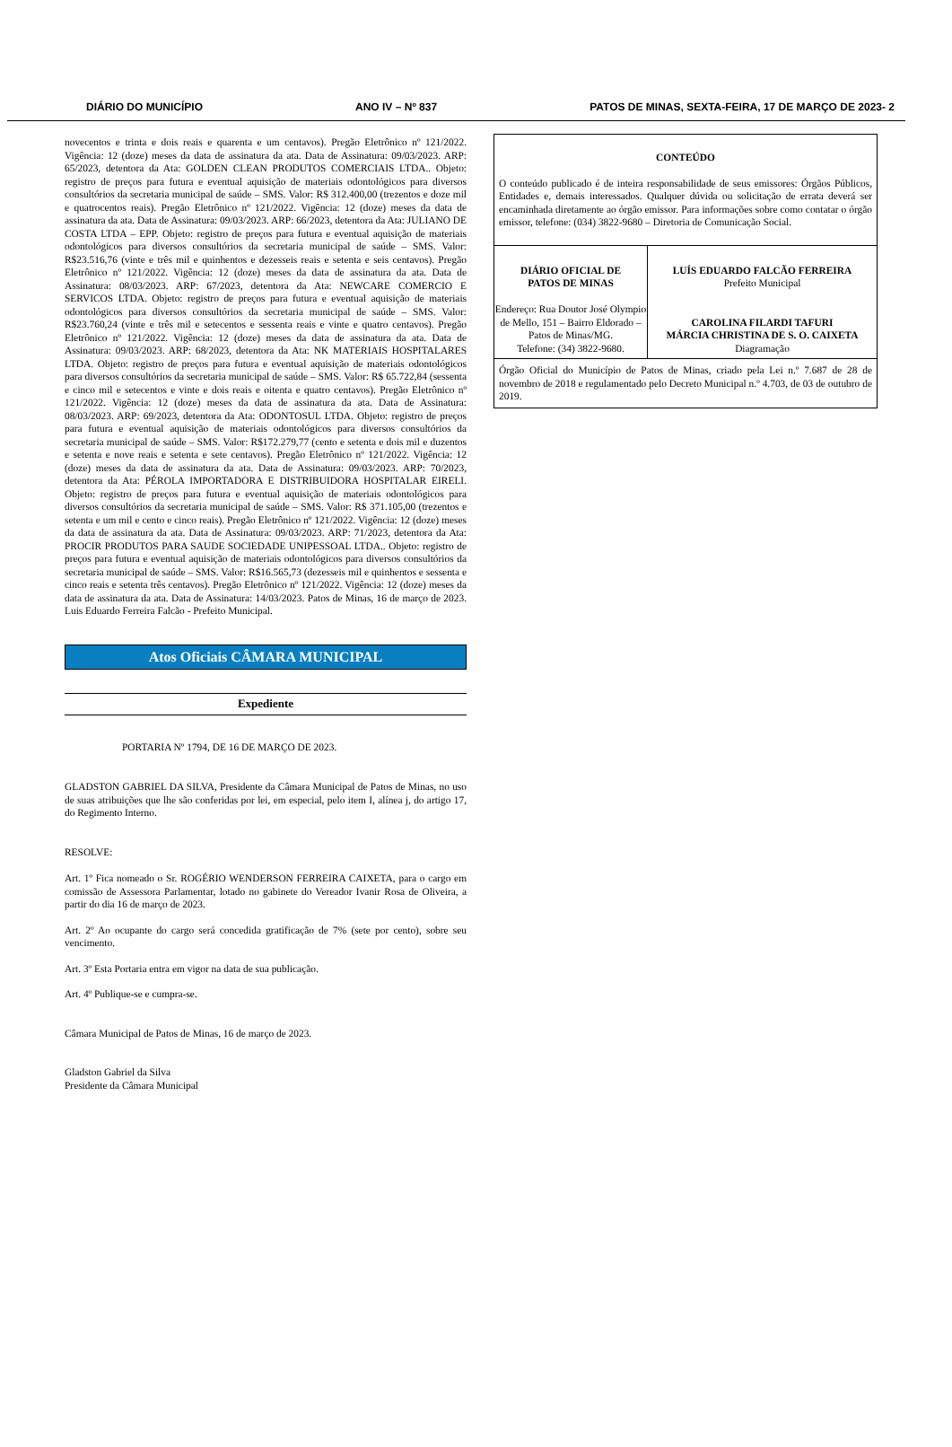DIÁRIO DO MUNICÍPIO ANO IV – Nº 837 PATOS DE MINAS, SEXTA-FEIRA, 17 DE MARÇO DE 2023- 2
novecentos e trinta e dois reais e quarenta e um centavos). Pregão Eletrônico nº 121/2022. Vigência: 12 (doze) meses da data de assinatura da ata. Data de Assinatura: 09/03/2023. ARP: 65/2023, detentora da Ata: GOLDEN CLEAN PRODUTOS COMERCIAIS LTDA.. Objeto: registro de preços para futura e eventual aquisição de materiais odontológicos para diversos consultórios da secretaria municipal de saúde – SMS. Valor: R$ 312.400,00 (trezentos e doze mil e quatrocentos reais). Pregão Eletrônico nº 121/2022. Vigência: 12 (doze) meses da data de assinatura da ata. Data de Assinatura: 09/03/2023. ARP: 66/2023, detentora da Ata: JULIANO DE COSTA LTDA – EPP. Objeto: registro de preços para futura e eventual aquisição de materiais odontológicos para diversos consultórios da secretaria municipal de saúde – SMS. Valor: R$23.516,76 (vinte e três mil e quinhentos e dezesseis reais e setenta e seis centavos). Pregão Eletrônico nº 121/2022. Vigência: 12 (doze) meses da data de assinatura da ata. Data de Assinatura: 08/03/2023. ARP: 67/2023, detentora da Ata: NEWCARE COMERCIO E SERVICOS LTDA. Objeto: registro de preços para futura e eventual aquisição de materiais odontológicos para diversos consultórios da secretaria municipal de saúde – SMS. Valor: R$23.760,24 (vinte e três mil e setecentos e sessenta reais e vinte e quatro centavos). Pregão Eletrônico nº 121/2022. Vigência: 12 (doze) meses da data de assinatura da ata. Data de Assinatura: 09/03/2023. ARP: 68/2023, detentora da Ata: NK MATERIAIS HOSPITALARES LTDA. Objeto: registro de preços para futura e eventual aquisição de materiais odontológicos para diversos consultórios da secretaria municipal de saúde – SMS. Valor: R$ 65.722,84 (sessenta e cinco mil e setecentos e vinte e dois reais e oitenta e quatro centavos). Pregão Eletrônico nº 121/2022. Vigência: 12 (doze) meses da data de assinatura da ata. Data de Assinatura: 08/03/2023. ARP: 69/2023, detentora da Ata: ODONTOSUL LTDA. Objeto: registro de preços para futura e eventual aquisição de materiais odontológicos para diversos consultórios da secretaria municipal de saúde – SMS. Valor: R$172.279,77 (cento e setenta e dois mil e duzentos e setenta e nove reais e setenta e sete centavos). Pregão Eletrônico nº 121/2022. Vigência: 12 (doze) meses da data de assinatura da ata. Data de Assinatura: 09/03/2023. ARP: 70/2023, detentora da Ata: PÉROLA IMPORTADORA E DISTRIBUIDORA HOSPITALAR EIRELI. Objeto: registro de preços para futura e eventual aquisição de materiais odontológicos para diversos consultórios da secretaria municipal de saúde – SMS. Valor: R$ 371.105,00 (trezentos e setenta e um mil e cento e cinco reais). Pregão Eletrônico nº 121/2022. Vigência: 12 (doze) meses da data de assinatura da ata. Data de Assinatura: 09/03/2023. ARP: 71/2023, detentora da Ata: PROCIR PRODUTOS PARA SAUDE SOCIEDADE UNIPESSOAL LTDA.. Objeto: registro de preços para futura e eventual aquisição de materiais odontológicos para diversos consultórios da secretaria municipal de saúde – SMS. Valor: R$16.565,73 (dezesseis mil e quinhentos e sessenta e cinco reais e setenta três centavos). Pregão Eletrônico nº 121/2022. Vigência: 12 (doze) meses da data de assinatura da ata. Data de Assinatura: 14/03/2023. Patos de Minas, 16 de março de 2023. Luis Eduardo Ferreira Falcão - Prefeito Municipal.
Atos Oficiais CÂMARA MUNICIPAL
Expediente
PORTARIA Nº 1794, DE 16 DE MARÇO DE 2023.
GLADSTON GABRIEL DA SILVA, Presidente da Câmara Municipal de Patos de Minas, no uso de suas atribuições que lhe são conferidas por lei, em especial, pelo item I, alínea j, do artigo 17, do Regimento Interno.
RESOLVE:
Art. 1º Fica nomeado o Sr. ROGÉRIO WENDERSON FERREIRA CAIXETA, para o cargo em comissão de Assessora Parlamentar, lotado no gabinete do Vereador Ivanir Rosa de Oliveira, a partir do dia 16 de março de 2023.
Art. 2º Ao ocupante do cargo será concedida gratificação de 7% (sete por cento), sobre seu vencimento.
Art. 3º Esta Portaria entra em vigor na data de sua publicação.
Art. 4º Publique-se e cumpra-se.
Câmara Municipal de Patos de Minas, 16 de março de 2023.
Gladston Gabriel da Silva
Presidente da Câmara Municipal
CONTEÚDO
O conteúdo publicado é de inteira responsabilidade de seus emissores: Órgãos Públicos, Entidades e, demais interessados. Qualquer dúvida ou solicitação de errata deverá ser encaminhada diretamente ao órgão emissor. Para informações sobre como contatar o órgão emissor, telefone: (034) 3822-9680 – Diretoria de Comunicação Social.
DIÁRIO OFICIAL DE
PATOS DE MINAS
Endereço: Rua Doutor José Olympio de Mello, 151 – Bairro Eldorado – Patos de Minas/MG.
Telefone: (34) 3822-9680.
LUÍS EDUARDO FALCÃO FERREIRA
Prefeito Municipal
CAROLINA FILARDI TAFURI
MÁRCIA CHRISTINA DE S. O. CAIXETA
Diagramação
Órgão Oficial do Município de Patos de Minas, criado pela Lei n.º 7.687 de 28 de novembro de 2018 e regulamentado pelo Decreto Municipal n.º 4.703, de 03 de outubro de 2019.